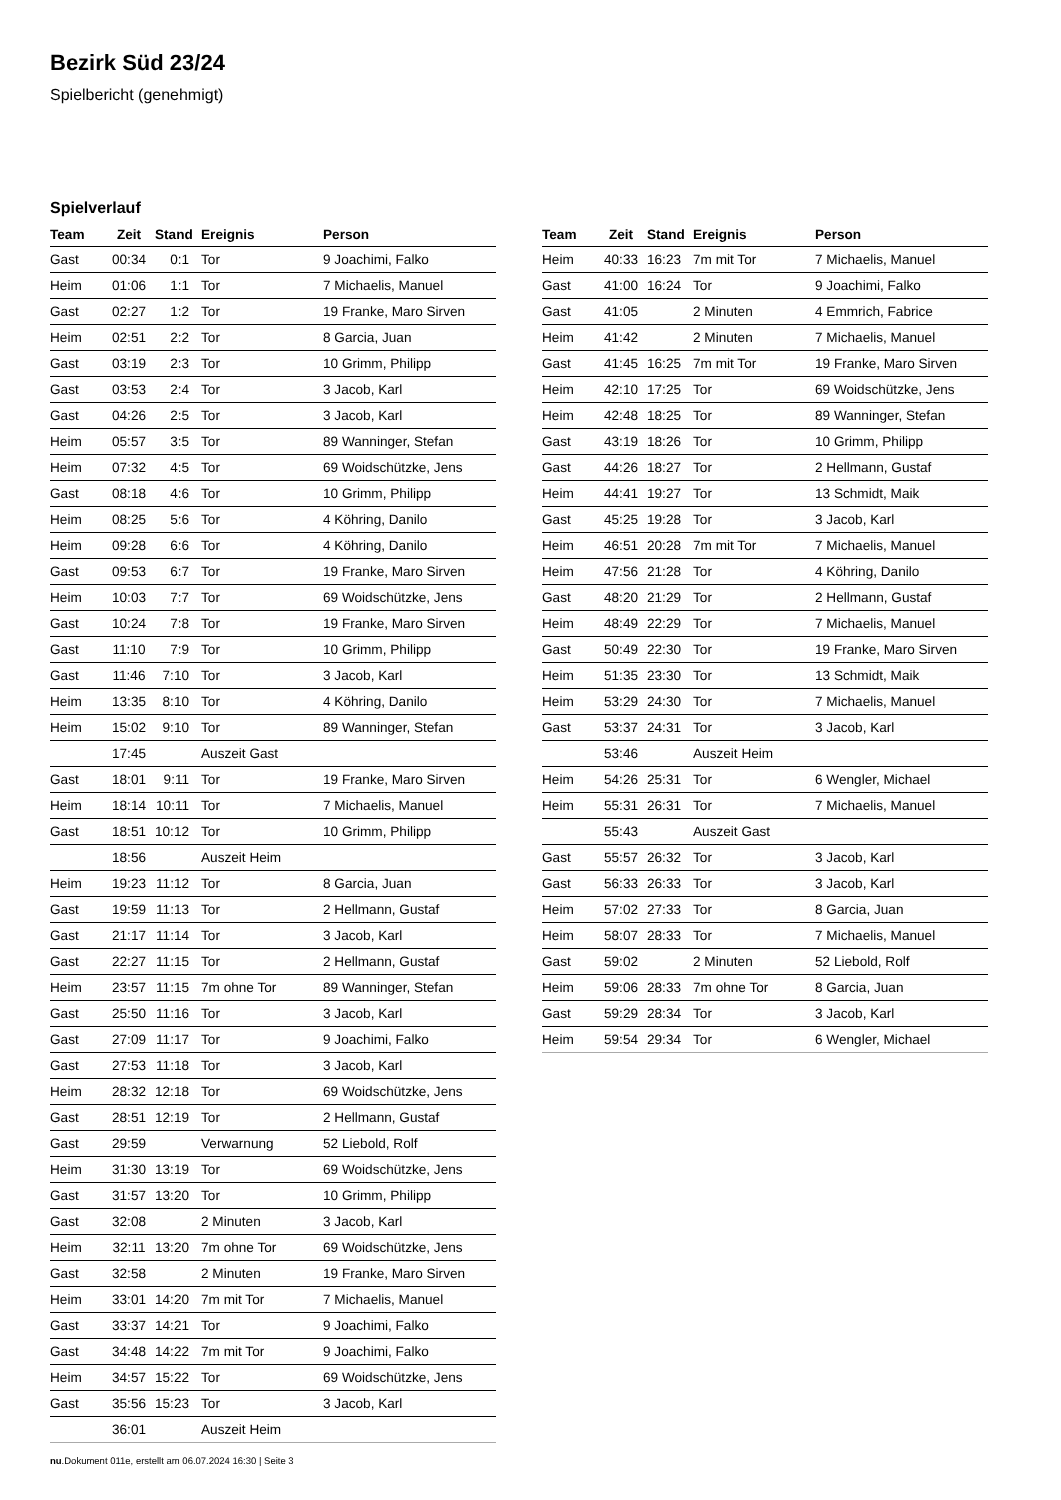Bezirk Süd 23/24
Spielbericht (genehmigt)
Spielverlauf
| Team | Zeit | Stand | Ereignis | Person |
| --- | --- | --- | --- | --- |
| Gast | 00:34 | 0:1 | Tor | 9 Joachimi, Falko |
| Heim | 01:06 | 1:1 | Tor | 7 Michaelis, Manuel |
| Gast | 02:27 | 1:2 | Tor | 19 Franke, Maro Sirven |
| Heim | 02:51 | 2:2 | Tor | 8 Garcia, Juan |
| Gast | 03:19 | 2:3 | Tor | 10 Grimm, Philipp |
| Gast | 03:53 | 2:4 | Tor | 3 Jacob, Karl |
| Gast | 04:26 | 2:5 | Tor | 3 Jacob, Karl |
| Heim | 05:57 | 3:5 | Tor | 89 Wanninger, Stefan |
| Heim | 07:32 | 4:5 | Tor | 69 Woidschützke, Jens |
| Gast | 08:18 | 4:6 | Tor | 10 Grimm, Philipp |
| Heim | 08:25 | 5:6 | Tor | 4 Köhring, Danilo |
| Heim | 09:28 | 6:6 | Tor | 4 Köhring, Danilo |
| Gast | 09:53 | 6:7 | Tor | 19 Franke, Maro Sirven |
| Heim | 10:03 | 7:7 | Tor | 69 Woidschützke, Jens |
| Gast | 10:24 | 7:8 | Tor | 19 Franke, Maro Sirven |
| Gast | 11:10 | 7:9 | Tor | 10 Grimm, Philipp |
| Gast | 11:46 | 7:10 | Tor | 3 Jacob, Karl |
| Heim | 13:35 | 8:10 | Tor | 4 Köhring, Danilo |
| Heim | 15:02 | 9:10 | Tor | 89 Wanninger, Stefan |
| | 17:45 | | Auszeit Gast | |
| Gast | 18:01 | 9:11 | Tor | 19 Franke, Maro Sirven |
| Heim | 18:14 | 10:11 | Tor | 7 Michaelis, Manuel |
| Gast | 18:51 | 10:12 | Tor | 10 Grimm, Philipp |
| | 18:56 | | Auszeit Heim | |
| Heim | 19:23 | 11:12 | Tor | 8 Garcia, Juan |
| Gast | 19:59 | 11:13 | Tor | 2 Hellmann, Gustaf |
| Gast | 21:17 | 11:14 | Tor | 3 Jacob, Karl |
| Gast | 22:27 | 11:15 | Tor | 2 Hellmann, Gustaf |
| Heim | 23:57 | 11:15 | 7m ohne Tor | 89 Wanninger, Stefan |
| Gast | 25:50 | 11:16 | Tor | 3 Jacob, Karl |
| Gast | 27:09 | 11:17 | Tor | 9 Joachimi, Falko |
| Gast | 27:53 | 11:18 | Tor | 3 Jacob, Karl |
| Heim | 28:32 | 12:18 | Tor | 69 Woidschützke, Jens |
| Gast | 28:51 | 12:19 | Tor | 2 Hellmann, Gustaf |
| Gast | 29:59 | | Verwarnung | 52 Liebold, Rolf |
| Heim | 31:30 | 13:19 | Tor | 69 Woidschützke, Jens |
| Gast | 31:57 | 13:20 | Tor | 10 Grimm, Philipp |
| Gast | 32:08 | | 2 Minuten | 3 Jacob, Karl |
| Heim | 32:11 | 13:20 | 7m ohne Tor | 69 Woidschützke, Jens |
| Gast | 32:58 | | 2 Minuten | 19 Franke, Maro Sirven |
| Heim | 33:01 | 14:20 | 7m mit Tor | 7 Michaelis, Manuel |
| Gast | 33:37 | 14:21 | Tor | 9 Joachimi, Falko |
| Gast | 34:48 | 14:22 | 7m mit Tor | 9 Joachimi, Falko |
| Heim | 34:57 | 15:22 | Tor | 69 Woidschützke, Jens |
| Gast | 35:56 | 15:23 | Tor | 3 Jacob, Karl |
| | 36:01 | | Auszeit Heim | |
| Team | Zeit | Stand | Ereignis | Person |
| --- | --- | --- | --- | --- |
| Heim | 40:33 | 16:23 | 7m mit Tor | 7 Michaelis, Manuel |
| Gast | 41:00 | 16:24 | Tor | 9 Joachimi, Falko |
| Gast | 41:05 | | 2 Minuten | 4 Emmrich, Fabrice |
| Heim | 41:42 | | 2 Minuten | 7 Michaelis, Manuel |
| Gast | 41:45 | 16:25 | 7m mit Tor | 19 Franke, Maro Sirven |
| Heim | 42:10 | 17:25 | Tor | 69 Woidschützke, Jens |
| Heim | 42:48 | 18:25 | Tor | 89 Wanninger, Stefan |
| Gast | 43:19 | 18:26 | Tor | 10 Grimm, Philipp |
| Gast | 44:26 | 18:27 | Tor | 2 Hellmann, Gustaf |
| Heim | 44:41 | 19:27 | Tor | 13 Schmidt, Maik |
| Gast | 45:25 | 19:28 | Tor | 3 Jacob, Karl |
| Heim | 46:51 | 20:28 | 7m mit Tor | 7 Michaelis, Manuel |
| Heim | 47:56 | 21:28 | Tor | 4 Köhring, Danilo |
| Gast | 48:20 | 21:29 | Tor | 2 Hellmann, Gustaf |
| Heim | 48:49 | 22:29 | Tor | 7 Michaelis, Manuel |
| Gast | 50:49 | 22:30 | Tor | 19 Franke, Maro Sirven |
| Heim | 51:35 | 23:30 | Tor | 13 Schmidt, Maik |
| Heim | 53:29 | 24:30 | Tor | 7 Michaelis, Manuel |
| Gast | 53:37 | 24:31 | Tor | 3 Jacob, Karl |
| | 53:46 | | Auszeit Heim | |
| Heim | 54:26 | 25:31 | Tor | 6 Wengler, Michael |
| Heim | 55:31 | 26:31 | Tor | 7 Michaelis, Manuel |
| | 55:43 | | Auszeit Gast | |
| Gast | 55:57 | 26:32 | Tor | 3 Jacob, Karl |
| Gast | 56:33 | 26:33 | Tor | 3 Jacob, Karl |
| Heim | 57:02 | 27:33 | Tor | 8 Garcia, Juan |
| Heim | 58:07 | 28:33 | Tor | 7 Michaelis, Manuel |
| Gast | 59:02 | | 2 Minuten | 52 Liebold, Rolf |
| Heim | 59:06 | 28:33 | 7m ohne Tor | 8 Garcia, Juan |
| Gast | 59:29 | 28:34 | Tor | 3 Jacob, Karl |
| Heim | 59:54 | 29:34 | Tor | 6 Wengler, Michael |
nu.Dokument 011e, erstellt am 06.07.2024 16:30 | Seite 3